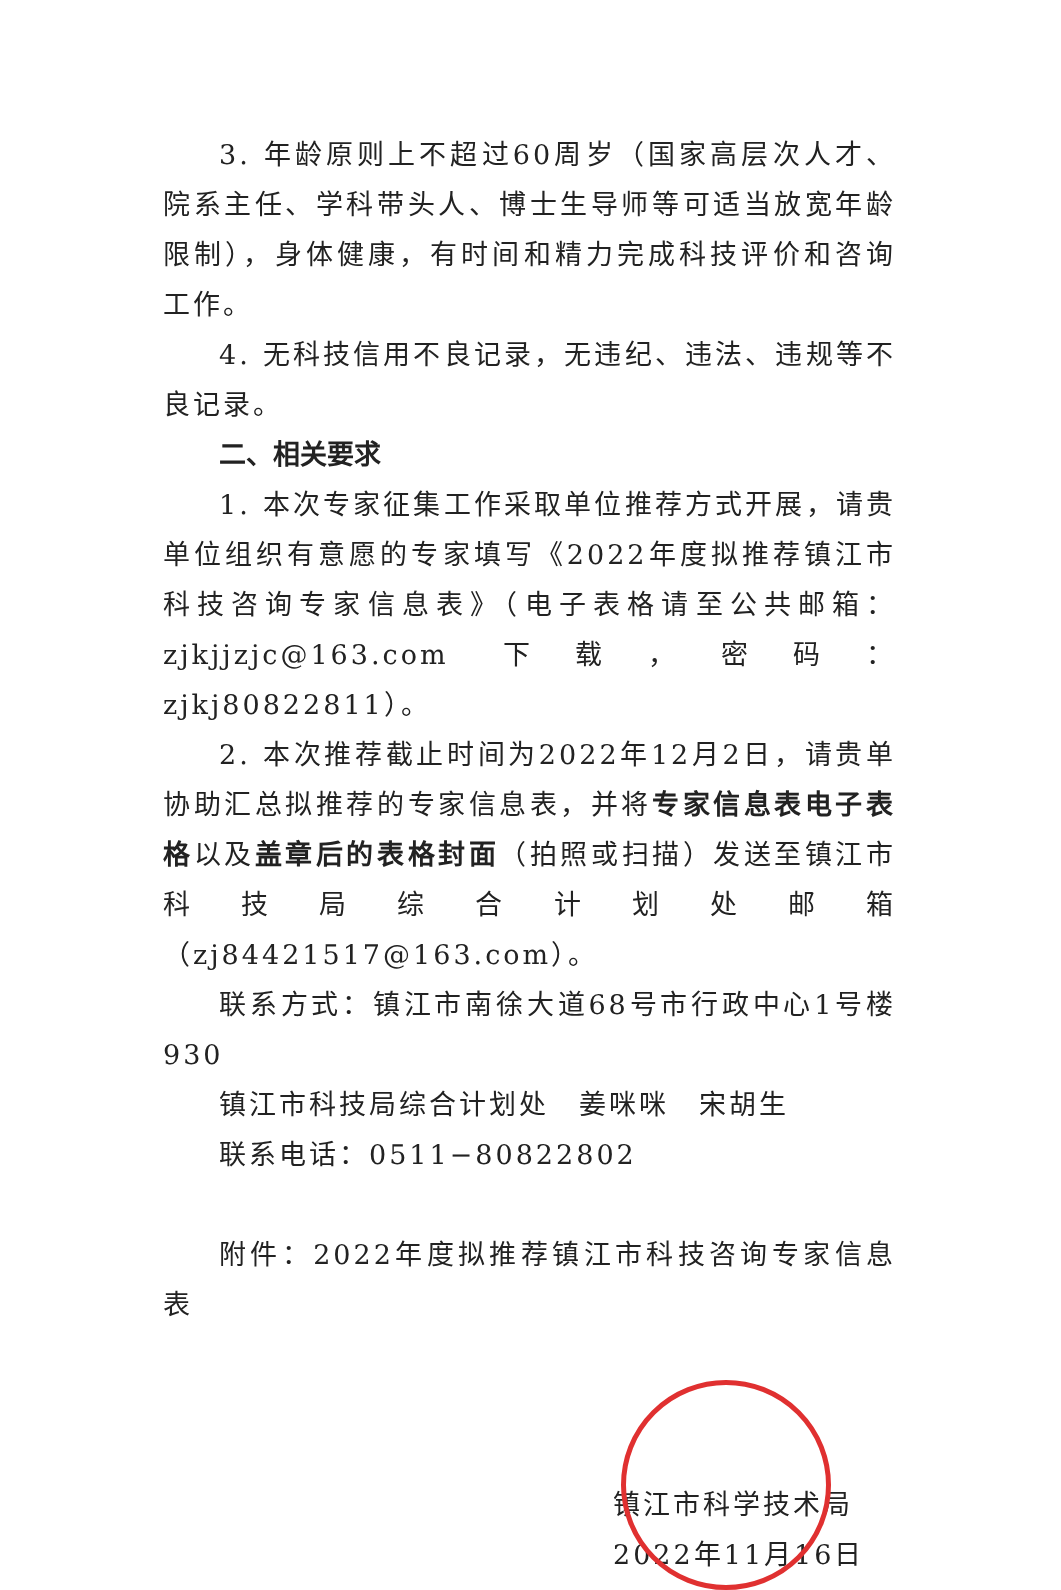3. 年龄原则上不超过60周岁（国家高层次人才、院系主任、学科带头人、博士生导师等可适当放宽年龄限制），身体健康，有时间和精力完成科技评价和咨询工作。
4. 无科技信用不良记录，无违纪、违法、违规等不良记录。
二、相关要求
1. 本次专家征集工作采取单位推荐方式开展，请贵单位组织有意愿的专家填写《2022年度拟推荐镇江市科技咨询专家信息表》（电子表格请至公共邮箱：zjkjjzjc@163.com 下载，密码：zjkj80822811）。
2. 本次推荐截止时间为2022年12月2日，请贵单协助汇总拟推荐的专家信息表，并将专家信息表电子表格以及盖章后的表格封面（拍照或扫描）发送至镇江市科技局综合计划处邮箱（zj84421517@163.com）。
联系方式：镇江市南徐大道68号市行政中心1号楼930
镇江市科技局综合计划处　姜咪咪　宋胡生
联系电话：0511−80822802
附件：2022年度拟推荐镇江市科技咨询专家信息表
镇江市科学技术局
2022年11月16日